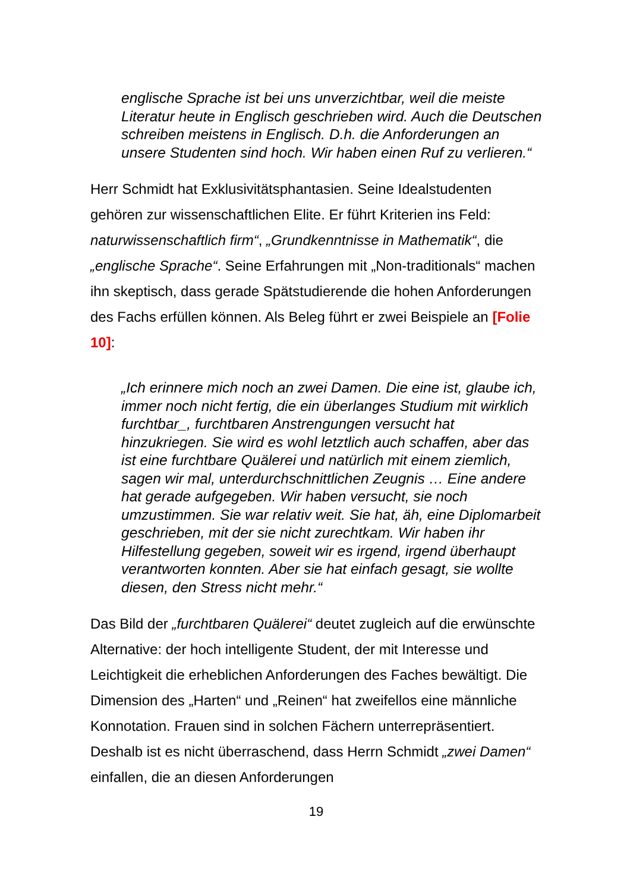englische Sprache ist bei uns unverzichtbar, weil die meiste Literatur heute in Englisch geschrieben wird. Auch die Deutschen schreiben meistens in Englisch. D.h. die Anforderungen an unsere Studenten sind hoch. Wir haben einen Ruf zu verlieren.“
Herr Schmidt hat Exklusivitätsphantasien. Seine Idealstudenten gehören zur wissenschaftlichen Elite. Er führt Kriterien ins Feld: naturwissenschaftlich firm“, „Grundkenntnisse in Mathematik“, die „englische Sprache“. Seine Erfahrungen mit „Non-traditionals“ machen ihn skeptisch, dass gerade Spätstudierende die hohen Anforderungen des Fachs erfüllen können. Als Beleg führt er zwei Beispiele an [Folie 10]:
„Ich erinnere mich noch an zwei Damen. Die eine ist, glaube ich, immer noch nicht fertig, die ein überlanges Studium mit wirklich furchtbar_, furchtbaren Anstrengungen versucht hat hinzukriegen. Sie wird es wohl letztlich auch schaffen, aber das ist eine furchtbare Quälerei und natürlich mit einem ziemlich, sagen wir mal, unterdurchschnittlichen Zeugnis … Eine andere hat gerade aufgegeben. Wir haben versucht, sie noch umzustimmen. Sie war relativ weit. Sie hat, äh, eine Diplomarbeit geschrieben, mit der sie nicht zurechtkam. Wir haben ihr Hilfestellung gegeben, soweit wir es irgend, irgend überhaupt verantworten konnten. Aber sie hat einfach gesagt, sie wollte diesen, den Stress nicht mehr.“
Das Bild der „furchtbaren Quälerei“ deutet zugleich auf die erwünschte Alternative: der hoch intelligente Student, der mit Interesse und Leichtigkeit die erheblichen Anforderungen des Faches bewältigt. Die Dimension des „Harten“ und „Reinen“ hat zweifellos eine männliche Konnotation. Frauen sind in solchen Fächern unterrepräsentiert. Deshalb ist es nicht überraschend, dass Herrn Schmidt „zwei Damen“ einfallen, die an diesen Anforderungen
19